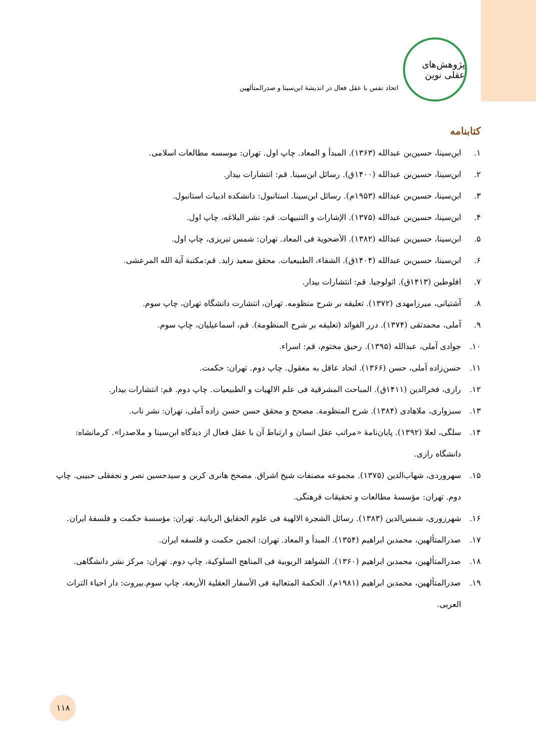پژوهش‌های عقلی نوین
اتحاد نفس با عقل فعال در اندیشۀ ابن‌سینا و صدرالمتألهین
کتابنامه
۱. ابن‌سینا، حسین‌بن عبدالله (۱۳۶۳). المبدأ و المعاد. چاپ اول. تهران: موسسه مطالعات اسلامی.
۲. ابن‌سینا، حسین‌بن عبدالله (۱۴۰۰ق). رسائل ابن‌سینا. قم: انتشارات بیدار.
۳. ابن‌سینا، حسین‌بن عبدالله (۱۹۵۳م). رسائل ابن‌سینا. استانبول: دانشکده ادبیات استانبول.
۴. ابن‌سینا، حسین‌بن عبدالله (۱۳۷۵). الإشارات و التنبیهات. قم: نشر البلاغه، چاپ اول.
۵. ابن‌سینا، حسین‌بن عبدالله (۱۳۸۲). الأضحویة فی المعاد. تهران: شمس تبریزی، چاپ اول.
۶. ابن‌سینا، حسین‌بن عبدالله (۱۴۰۴ق). الشفاء، الطبیعیات. محقق سعید زاید. قم:مکتبة آیة الله المرعشی.
۷. افلوطین (۱۴۱۳ق). اثولوجیا. قم: انتشارات بیدار.
۸. آشتیانی، میرزامهدی (۱۳۷۲). تعلیقه بر شرح منظومه. تهران، انتشارت دانشگاه تهران، چاپ سوم.
۹. آملی، محمدتقی (۱۳۷۴). درر الفوائد (تعلیقه بر شرح المنظومة). قم، اسماعیلیان، چاپ سوم.
۱۰. جوادی آملی، عبدالله (۱۳۹۵). رحیق مختوم، قم: اسراء.
۱۱. حسن‌زاده آملی، حسن (۱۳۶۶). اتحاد عاقل به معقول. چاپ دوم. تهران: حکمت.
۱۲. رازی، فخرالدین (۱۴۱۱ق). المباحث المشرقیة فی علم الالهیات و الطبیعیات. چاپ دوم. قم: انتشارات بیدار.
۱۳. سبزواری، ملاهادی (۱۳۸۴). شرح المنظومة. مصحح و محقق حسن حسن زاده آملی، تهران: نشر ناب.
۱۴. سلگی، لعلا (۱۳۹۲). پایان‌نامۀ «مراتب عقل انسان و ارتباط آن با عقل فعال از دیدگاه ابن‌سینا و ملاصدرا». کرمانشاه: دانشگاه رازی.
۱۵. سهروردی، شهاب‌الدین (۱۳۷۵). مجموعه مصنفات شیخ اشراق. مصحح هانری کربن و سیدحسین نصر و نجفقلی حبیبی. چاپ دوم. تهران: مؤسسۀ مطالعات و تحقیقات فرهنگی.
۱۶. شهرزوری، شمس‌الدین (۱۳۸۳). رسائل الشجرة الالهیة فی علوم الحقایق الربانیة. تهران: مؤسسۀ حکمت و فلسفۀ ایران.
۱۷. صدرالمتألهین، محمدبن ابراهیم (۱۳۵۴). المبدأ و المعاد. تهران: انجمن حکمت و فلسفه ایران.
۱۸. صدرالمتألهین، محمدبن ابراهیم (۱۳۶۰). الشواهد الربوبیة فی المناهج السلوکیة، چاپ دوم. تهران: مرکز نشر دانشگاهی.
۱۹. صدرالمتألهین، محمدبن ابراهیم (۱۹۸۱م). الحکمة المتعالیة فی الأسفار العقلیة الأربعة، چاپ سوم.بیروت: دار احیاء التراث العربی.
۱۱۸